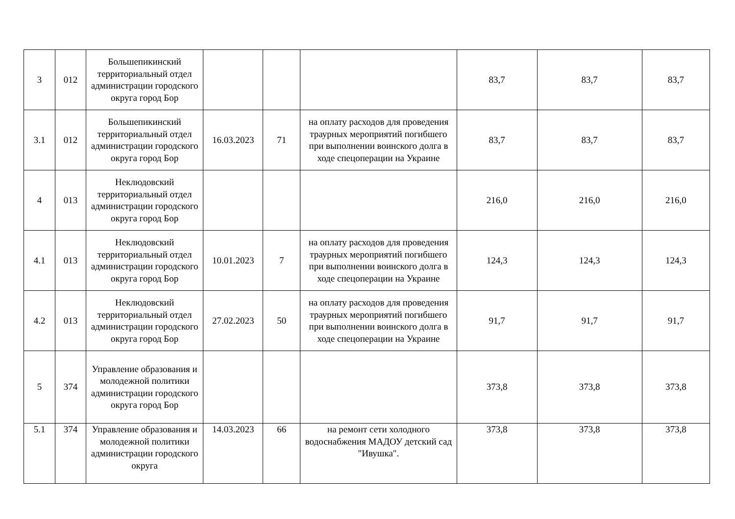| 3 | 012 | Большепикинский территориальный отдел администрации городского округа город Бор | | | | 83,7 | 83,7 | 83,7 |
| 3.1 | 012 | Большепикинский территориальный отдел администрации городского округа город Бор | 16.03.2023 | 71 | на оплату расходов для проведения траурных мероприятий погибшего при выполнении воинского долга в ходе спецоперации на Украине | 83,7 | 83,7 | 83,7 |
| 4 | 013 | Неклюдовский территориальный отдел администрации городского округа город Бор | | | | 216,0 | 216,0 | 216,0 |
| 4.1 | 013 | Неклюдовский территориальный отдел администрации городского округа город Бор | 10.01.2023 | 7 | на оплату расходов для проведения траурных мероприятий погибшего при выполнении воинского долга в ходе спецоперации на Украине | 124,3 | 124,3 | 124,3 |
| 4.2 | 013 | Неклюдовский территориальный отдел администрации городского округа город Бор | 27.02.2023 | 50 | на оплату расходов для проведения траурных мероприятий погибшего при выполнении воинского долга в ходе спецоперации на Украине | 91,7 | 91,7 | 91,7 |
| 5 | 374 | Управление образования и молодежной политики администрации городского округа город Бор | | | | 373,8 | 373,8 | 373,8 |
| 5.1 | 374 | Управление образования и молодежной политики администрации городского округа | 14.03.2023 | 66 | на ремонт сети холодного водоснабжения МАДОУ детский сад "Ивушка". | 373,8 | 373,8 | 373,8 |